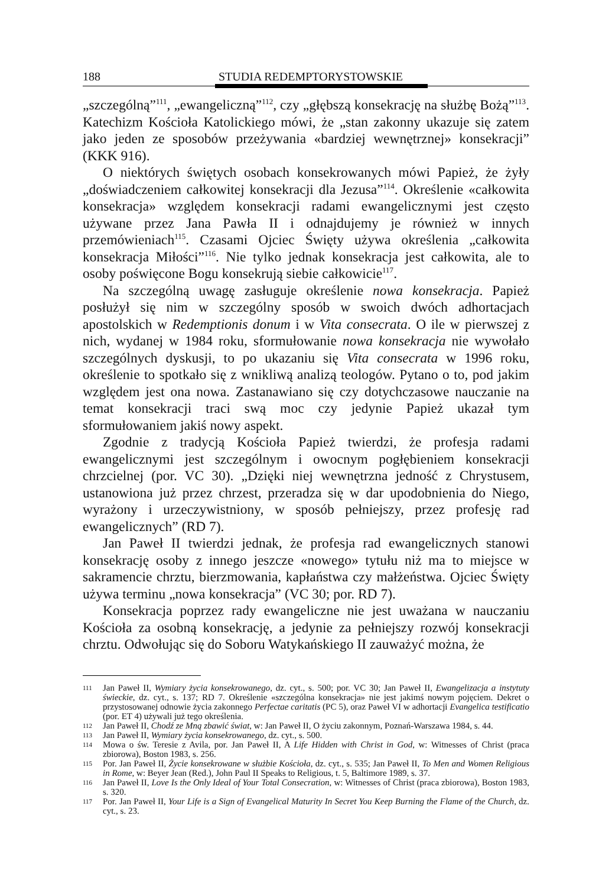188 STUDIA REDEMPTORYSTOWSKIE
„szczególną”<sup>111</sup>, „ewangeliczną”<sup>112</sup>, czy „głębszą konsekrację na służbę Bożą”<sup>113</sup>. Katechizm Kościoła Katolickiego mówi, że „stan zakonny ukazuje się zatem jako jeden ze sposobów przeżywania «bardziej wewnętrznej» konsekracji” (KKK 916).
O niektórych świętych osobach konsekrowanych mówi Papież, że żyły „doświadczeniem całkowitej konsekracji dla Jezusa”<sup>114</sup>. Określenie «całkowita konsekracja» względem konsekracji radami ewangelicznymi jest często używane przez Jana Pawła II i odnajdujemy je również w innych przemówieniach<sup>115</sup>. Czasami Ojciec Święty używa określenia „całkowita konsekracja Miłości”<sup>116</sup>. Nie tylko jednak konsekracja jest całkowita, ale to osoby poświęcone Bogu konsekrują siebie całkowicie<sup>117</sup>.
Na szczególną uwagę zasługuje określenie nowa konsekracja. Papież posłużył się nim w szczególny sposób w swoich dwóch adhortacjach apostolskich w Redemptionis donum i w Vita consecrata. O ile w pierwszej z nich, wydanej w 1984 roku, sformułowanie nowa konsekracja nie wywołało szczególnych dyskusji, to po ukazaniu się Vita consecrata w 1996 roku, określenie to spotkało się z wnikliwą analizą teologów. Pytano o to, pod jakim względem jest ona nowa. Zastanawiano się czy dotychczasowe nauczanie na temat konsekracji traci swą moc czy jedynie Papież ukazał tym sformułowaniem jakiś nowy aspekt.
Zgodnie z tradycją Kościoła Papież twierdzi, że profesja radami ewangelicznymi jest szczególnym i owocnym pogłębieniem konsekracji chrzcielnej (por. VC 30). „Dzięki niej wewnętrzna jedność z Chrystusem, ustanowiona już przez chrzest, przeradza się w dar upodobnienia do Niego, wyrażony i urzeczywistniony, w sposób pełniejszy, przez profesję rad ewangelicznych” (RD 7).
Jan Paweł II twierdzi jednak, że profesja rad ewangelicznych stanowi konsekrację osoby z innego jeszcze «nowego» tytułu niż ma to miejsce w sakramencie chrztu, bierzmowania, kapłaństwa czy małżeństwa. Ojciec Święty używa terminu „nowa konsekracja” (VC 30; por. RD 7).
Konsekracja poprzez rady ewangeliczne nie jest uważana w nauczaniu Kościoła za osobną konsekrację, a jedynie za pełniejszy rozwój konsekracji chrztu. Odwołując się do Soboru Watykańskiego II zauważyć można, że
111 Jan Paweł II, Wymiary życia konsekrowanego, dz. cyt., s. 500; por. VC 30; Jan Paweł II, Ewangelizacja a instytuty świeckie, dz. cyt., s. 137; RD 7. Określenie «szczególna konsekracja» nie jest jakimś nowym pojęciem. Dekret o przystosowanej odnowie życia zakonnego Perfectae caritatis (PC 5), oraz Paweł VI w adhortacji Evangelica testificatio (por. ET 4) używali już tego określenia.
112 Jan Paweł II, Chodź ze Mną zbawić świat, w: Jan Paweł II, O życiu zakonnym, Poznań-Warszawa 1984, s. 44.
113 Jan Paweł II, Wymiary życia konsekrowanego, dz. cyt., s. 500.
114 Mowa o św. Teresie z Avila, por. Jan Paweł II, A Life Hidden with Christ in God, w: Witnesses of Christ (praca zbiorowa), Boston 1983, s. 256.
115 Por. Jan Paweł II, Życie konsekrowane w służbie Kościoła, dz. cyt., s. 535; Jan Paweł II, To Men and Women Religious in Rome, w: Beyer Jean (Red.), John Paul II Speaks to Religious, t. 5, Baltimore 1989, s. 37.
116 Jan Paweł II, Love Is the Only Ideal of Your Total Consecration, w: Witnesses of Christ (praca zbiorowa), Boston 1983, s. 320.
117 Por. Jan Paweł II, Your Life is a Sign of Evangelical Maturity In Secret You Keep Burning the Flame of the Church, dz. cyt., s. 23.